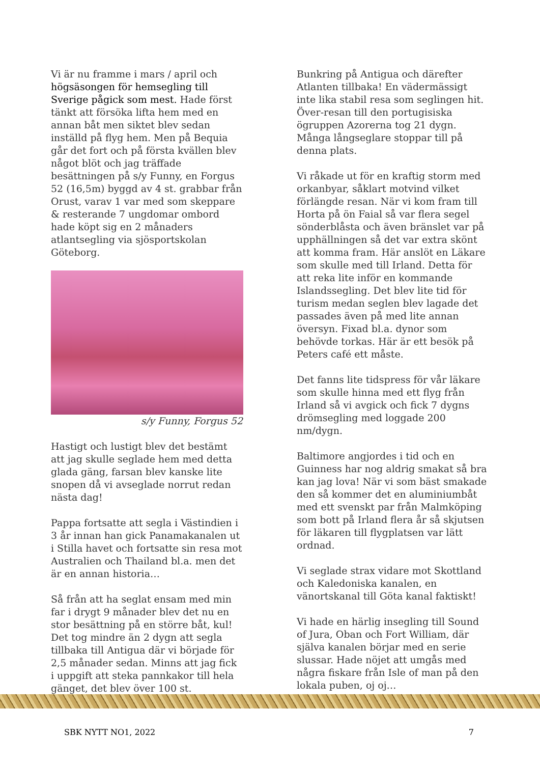Vi är nu framme i mars / april och högsäsongen för hemsegling till Sverige pågick som mest. Hade först tänkt att försöka lifta hem med en annan båt men siktet blev sedan inställd på flyg hem. Men på Bequia går det fort och på första kvällen blev något blöt och jag träffade besättningen på s/y Funny, en Forgus 52 (16,5m) byggd av 4 st. grabbar från Orust, varav 1 var med som skeppare & resterande 7 ungdomar ombord hade köpt sig en 2 månaders atlantsegling via sjösportskolan Göteborg.
s/y Funny, Forgus 52
Hastigt och lustigt blev det bestämt att jag skulle seglade hem med detta glada gäng, farsan blev kanske lite snopen då vi avseglade norrut redan nästa dag!
Pappa fortsatte att segla i Västindien i 3 år innan han gick Panamakanalen ut i Stilla havet och fortsatte sin resa mot Australien och Thailand bl.a. men det är en annan historia…
Så från att ha seglat ensam med min far i drygt 9 månader blev det nu en stor besättning på en större båt, kul! Det tog mindre än 2 dygn att segla tillbaka till Antigua där vi började för 2,5 månader sedan. Minns att jag fick i uppgift att steka pannkakor till hela gänget, det blev över 100 st.
Bunkring på Antigua och därefter Atlanten tillbaka! En vädermässigt inte lika stabil resa som seglingen hit. Över-resan till den portugisiska ögruppen Azorerna tog 21 dygn. Många långseglare stoppar till på denna plats.
Vi råkade ut för en kraftig storm med orkanbyar, såklart motvind vilket förlängde resan. När vi kom fram till Horta på ön Faial så var flera segel sönderblåsta och även bränslet var på upphällningen så det var extra skönt att komma fram. Här anslöt en Läkare som skulle med till Irland. Detta för att reka lite inför en kommande Islandssegling. Det blev lite tid för turism medan seglen blev lagade det passades även på med lite annan översyn. Fixad bl.a. dynor som behövde torkas. Här är ett besök på Peters café ett måste.
Det fanns lite tidspress för vår läkare som skulle hinna med ett flyg från Irland så vi avgick och fick 7 dygns drömsegling med loggade 200 nm/dygn.
Baltimore angjordes i tid och en Guinness har nog aldrig smakat så bra kan jag lova! När vi som bäst smakade den så kommer det en aluminiumbåt med ett svenskt par från Malmköping som bott på Irland flera år så skjutsen för läkaren till flygplatsen var lätt ordnad.
Vi seglade strax vidare mot Skottland och Kaledoniska kanalen, en vänortskanal till Göta kanal faktiskt!
Vi hade en härlig insegling till Sound of Jura, Oban och Fort William, där själva kanalen börjar med en serie slussar. Hade nöjet att umgås med några fiskare från Isle of man på den lokala puben, oj oj…
SBK NYTT NO1, 2022 7